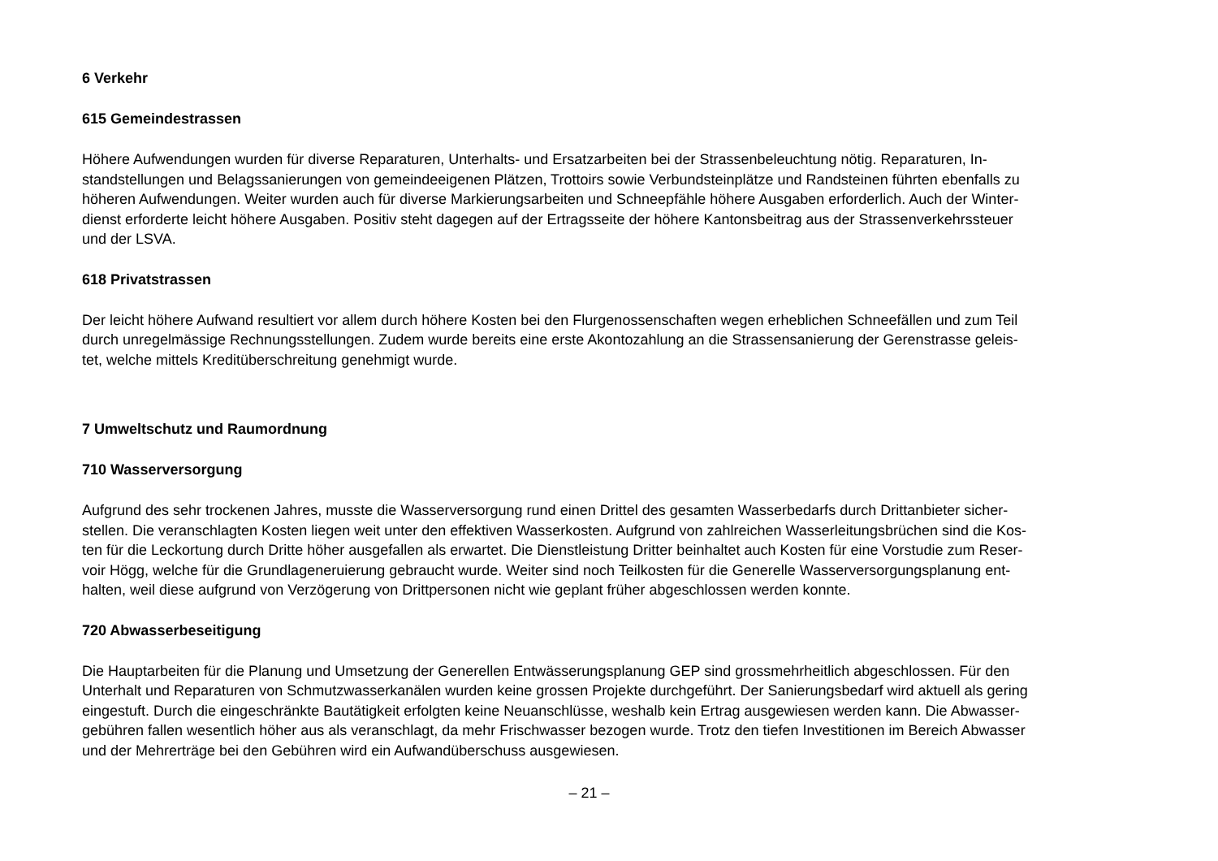6 Verkehr
615 Gemeindestrassen
Höhere Aufwendungen wurden für diverse Reparaturen, Unterhalts- und Ersatzarbeiten bei der Strassenbeleuchtung nötig. Reparaturen, In-
standstellungen und Belagssanierungen von gemeindeeigenen Plätzen, Trottoirs sowie Verbundsteinplätze und Randsteinen führten ebenfalls zu
höheren Aufwendungen. Weiter wurden auch für diverse Markierungsarbeiten und Schneepfähle höhere Ausgaben erforderlich. Auch der Winter-
dienst erforderte leicht höhere Ausgaben. Positiv steht dagegen auf der Ertragsseite der höhere Kantonsbeitrag aus der Strassenverkehrssteuer
und der LSVA.
618 Privatstrassen
Der leicht höhere Aufwand resultiert vor allem durch höhere Kosten bei den Flurgenossenschaften wegen erheblichen Schneefällen und zum Teil
durch unregelmässige Rechnungsstellungen. Zudem wurde bereits eine erste Akontozahlung an die Strassensanierung der Gerenstrasse geleis-
tet, welche mittels Kreditüberschreitung genehmigt wurde.
7 Umweltschutz und Raumordnung
710 Wasserversorgung
Aufgrund des sehr trockenen Jahres, musste die Wasserversorgung rund einen Drittel des gesamten Wasserbedarfs durch Drittanbieter sicher-
stellen. Die veranschlagten Kosten liegen weit unter den effektiven Wasserkosten. Aufgrund von zahlreichen Wasserleitungsbrüchen sind die Kos-
ten für die Leckortung durch Dritte höher ausgefallen als erwartet. Die Dienstleistung Dritter beinhaltet auch Kosten für eine Vorstudie zum Reser-
voir Högg, welche für die Grundlageneruierung gebraucht wurde. Weiter sind noch Teilkosten für die Generelle Wasserversorgungsplanung ent-
halten, weil diese aufgrund von Verzögerung von Drittpersonen nicht wie geplant früher abgeschlossen werden konnte.
720 Abwasserbeseitigung
Die Hauptarbeiten für die Planung und Umsetzung der Generellen Entwässerungsplanung GEP sind grossmehrheitlich abgeschlossen. Für den
Unterhalt und Reparaturen von Schmutzwasserkanälen wurden keine grossen Projekte durchgeführt. Der Sanierungsbedarf wird aktuell als gering
eingestuft. Durch die eingeschränkte Bautätigkeit erfolgten keine Neuanschlüsse, weshalb kein Ertrag ausgewiesen werden kann. Die Abwasser-
gebühren fallen wesentlich höher aus als veranschlagt, da mehr Frischwasser bezogen wurde. Trotz den tiefen Investitionen im Bereich Abwasser
und der Mehrerträge bei den Gebühren wird ein Aufwandüberschuss ausgewiesen.
– 21 –